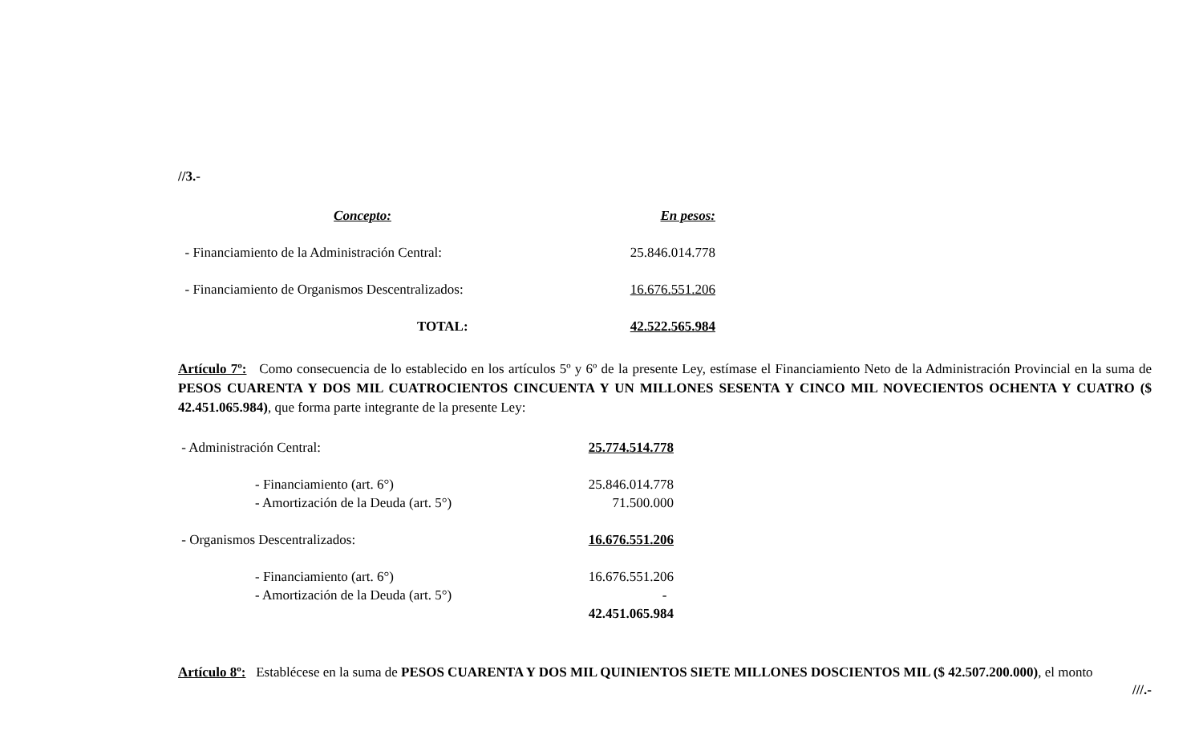//3.-
| Concepto: | En pesos: |
| - Financiamiento de la Administración Central: | 25.846.014.778 |
| - Financiamiento de Organismos Descentralizados: | 16.676.551.206 |
| TOTAL: | 42.522.565.984 |
Artículo 7º: Como consecuencia de lo establecido en los artículos 5º y 6º de la presente Ley, estímase el Financiamiento Neto de la Administración Provincial en la suma de PESOS CUARENTA Y DOS MIL CUATROCIENTOS CINCUENTA Y UN MILLONES SESENTA Y CINCO MIL NOVECIENTOS OCHENTA Y CUATRO ($ 42.451.065.984), que forma parte integrante de la presente Ley:
| - Administración Central: | | 25.774.514.778 |
| | - Financiamiento (art. 6°) | 25.846.014.778 |
| | - Amortización de la Deuda (art. 5°) | 71.500.000 |
| - Organismos Descentralizados: | | 16.676.551.206 |
| | - Financiamiento (art. 6°) | 16.676.551.206 |
| | - Amortización de la Deuda (art. 5°) | - |
| | | 42.451.065.984 |
Artículo 8º: Establécese en la suma de PESOS CUARENTA Y DOS MIL QUINIENTOS SIETE MILLONES DOSCIENTOS MIL ($ 42.507.200.000), el monto
///.-